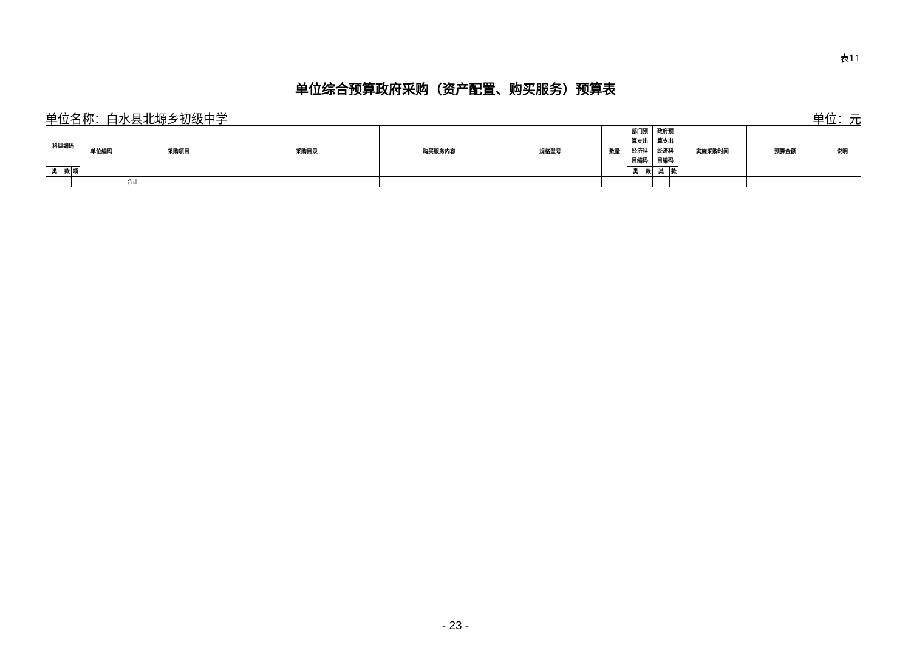表11
单位综合预算政府采购（资产配置、购买服务）预算表
单位名称：白水县北塬乡初级中学 单位：元
| 科目编码 | | | 单位编码 | 采购项目 | 采购目录 | 购买服务内容 | 规格型号 | 数量 | 部门预 算支出 经济科 目编码 | | 政府预 算支出 经济科 目编码 | | 实施采购时间 | 预算金额 | 说明 |
| --- | --- | --- | --- | --- | --- | --- | --- | --- | --- | --- | --- | --- | --- | --- | --- |
| 类 | 款 | 项 | | | | | | | 类 | 款 | 类 | 款 | | | |
| | | | | 合计 | | | | | | | | | | | |
- 23 -